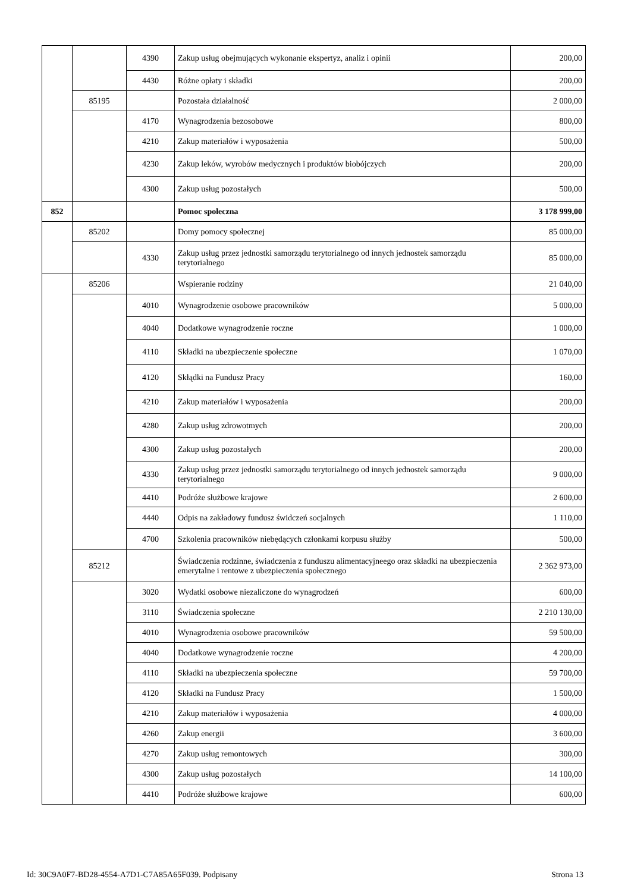| | | 4390 | Zakup usług obejmujących wykonanie ekspertyz, analiz i opinii | 200,00 |
| | | 4430 | Różne opłaty i składki | 200,00 |
| | 85195 | | Pozostała działalność | 2 000,00 |
| | | 4170 | Wynagrodzenia bezosobowe | 800,00 |
| | | 4210 | Zakup materiałów i wyposażenia | 500,00 |
| | | 4230 | Zakup leków, wyrobów medycznych i produktów biobójczych | 200,00 |
| | | 4300 | Zakup usług pozostałych | 500,00 |
| 852 | | | Pomoc społeczna | 3 178 999,00 |
| | 85202 | | Domy pomocy społecznej | 85 000,00 |
| | | 4330 | Zakup usług przez jednostki samorządu terytorialnego od innych jednostek samorządu terytorialnego | 85 000,00 |
| | 85206 | | Wspieranie rodziny | 21 040,00 |
| | | 4010 | Wynagrodzenie osobowe pracowników | 5 000,00 |
| | | 4040 | Dodatkowe wynagrodzenie roczne | 1 000,00 |
| | | 4110 | Składki na ubezpieczenie społeczne | 1 070,00 |
| | | 4120 | Skłądki na Fundusz Pracy | 160,00 |
| | | 4210 | Zakup materiałów i wyposażenia | 200,00 |
| | | 4280 | Zakup usług zdrowotmych | 200,00 |
| | | 4300 | Zakup usług pozostałych | 200,00 |
| | | 4330 | Zakup usług przez jednostki samorządu terytorialnego od innych jednostek samorządu terytorialnego | 9 000,00 |
| | | 4410 | Podróże służbowe krajowe | 2 600,00 |
| | | 4440 | Odpis na zakładowy fundusz świdczeń socjalnych | 1 110,00 |
| | | 4700 | Szkolenia pracowników niebędących członkami korpusu służby | 500,00 |
| | 85212 | | Świadczenia rodzinne, świadczenia z funduszu alimentacyjneego oraz składki na ubezpieczenia emerytalne i rentowe z ubezpieczenia społecznego | 2 362 973,00 |
| | | 3020 | Wydatki osobowe niezaliczone do wynagrodzeń | 600,00 |
| | | 3110 | Świadczenia społeczne | 2 210 130,00 |
| | | 4010 | Wynagrodzenia osobowe pracowników | 59 500,00 |
| | | 4040 | Dodatkowe wynagrodzenie roczne | 4 200,00 |
| | | 4110 | Składki na ubezpieczenia społeczne | 59 700,00 |
| | | 4120 | Składki na Fundusz Pracy | 1 500,00 |
| | | 4210 | Zakup materiałów i wyposażenia | 4 000,00 |
| | | 4260 | Zakup energii | 3 600,00 |
| | | 4270 | Zakup usług remontowych | 300,00 |
| | | 4300 | Zakup usług pozostałych | 14 100,00 |
| | | 4410 | Podróże służbowe krajowe | 600,00 |
Id: 30C9A0F7-BD28-4554-A7D1-C7A85A65F039. Podpisany Strona 13